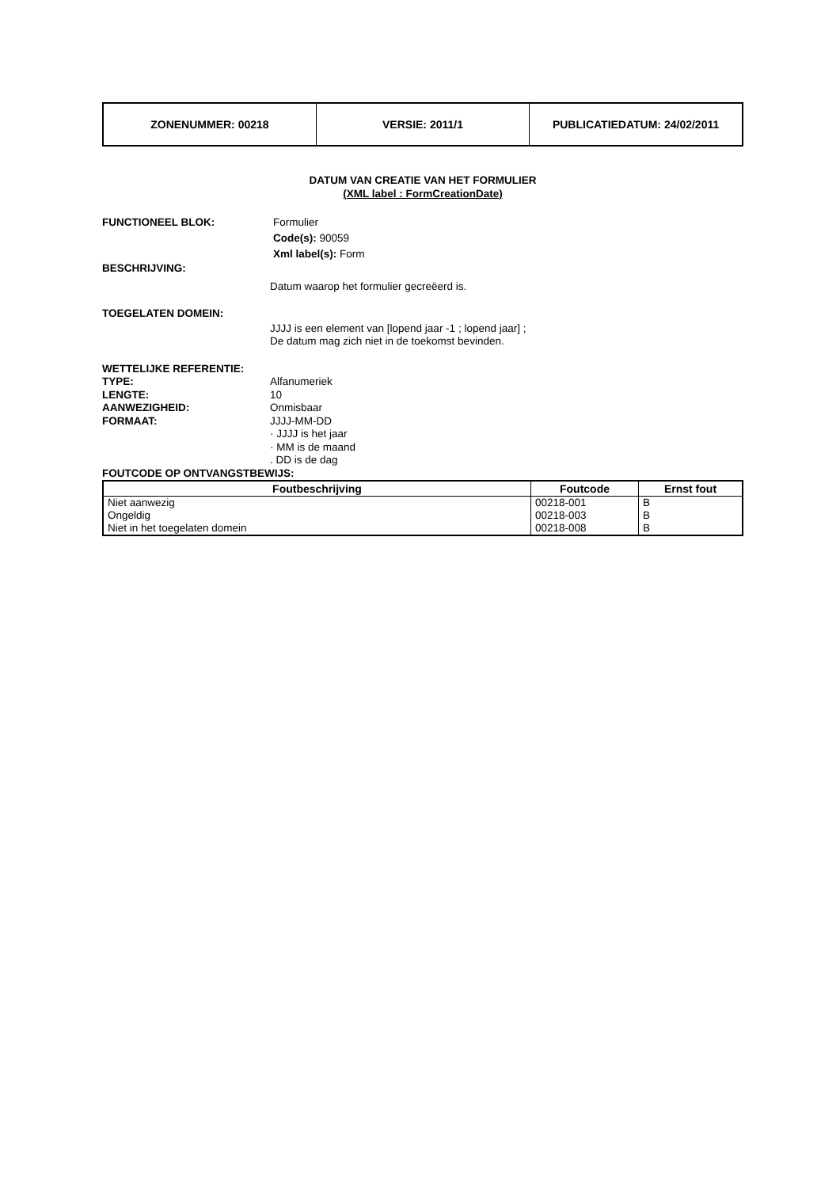| ZONENUMMER: 00218 | VERSIE: 2011/1 | PUBLICATIEDATUM: 24/02/2011 |
DATUM VAN CREATIE VAN HET FORMULIER
(XML label : FormCreationDate)
FUNCTIONEEL BLOK: Formulier
Code(s): 90059
Xml label(s): Form
BESCHRIJVING:
Datum waarop het formulier gecreëerd is.
TOEGELATEN DOMEIN:
JJJJ is een element van [lopend jaar -1 ; lopend jaar] ;
De datum mag zich niet in de toekomst bevinden.
WETTELIJKE REFERENTIE:
TYPE: Alfanumeriek
LENGTE: 10
AANWEZIGHEID: Onmisbaar
FORMAAT: JJJJ-MM-DD
· JJJJ is het jaar
· MM is de maand
. DD is de dag
FOUTCODE OP ONTVANGSTBEWIJS:
| Foutbeschrijving | Foutcode | Ernst fout |
| --- | --- | --- |
| Niet aanwezig Ongeldig Niet in het toegelaten domein | 00218-001 00218-003 00218-008 | B B B |